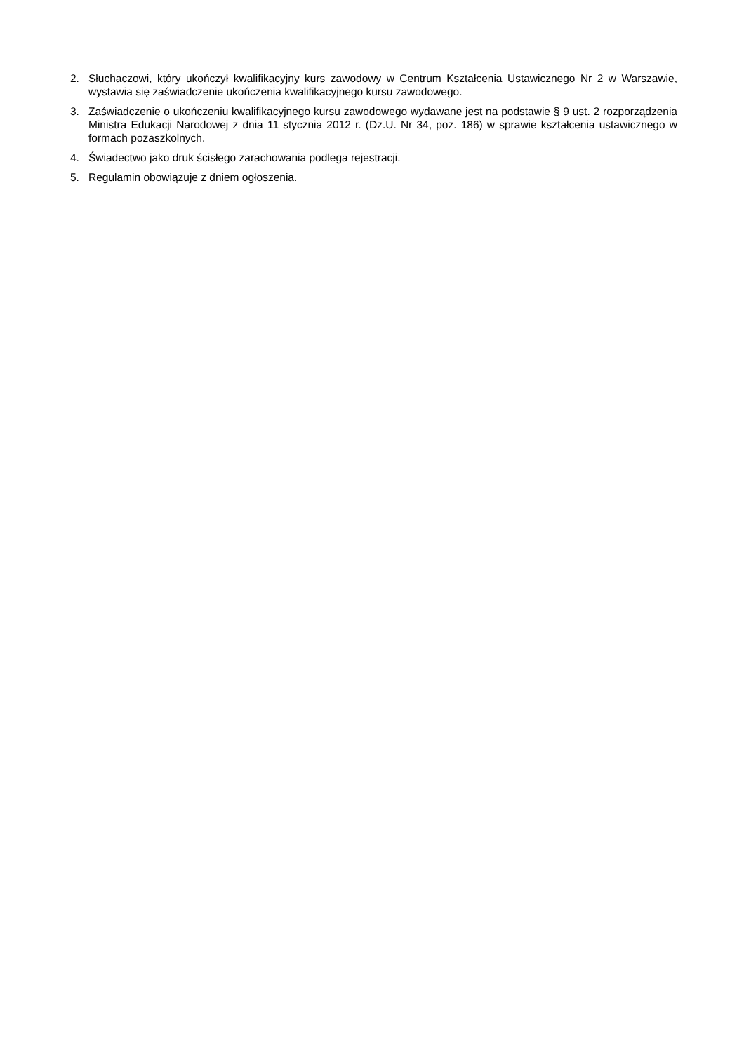2. Słuchaczowi, który ukończył kwalifikacyjny kurs zawodowy w Centrum Kształcenia Ustawicznego Nr 2 w Warszawie, wystawia się zaświadczenie ukończenia kwalifikacyjnego kursu zawodowego.
3. Zaświadczenie o ukończeniu kwalifikacyjnego kursu zawodowego wydawane jest na podstawie § 9 ust. 2 rozporządzenia Ministra Edukacji Narodowej z dnia 11 stycznia 2012 r. (Dz.U. Nr 34, poz. 186) w sprawie kształcenia ustawicznego w formach pozaszkolnych.
4. Świadectwo jako druk ścisłego zarachowania podlega rejestracji.
5. Regulamin obowiązuje z dniem ogłoszenia.